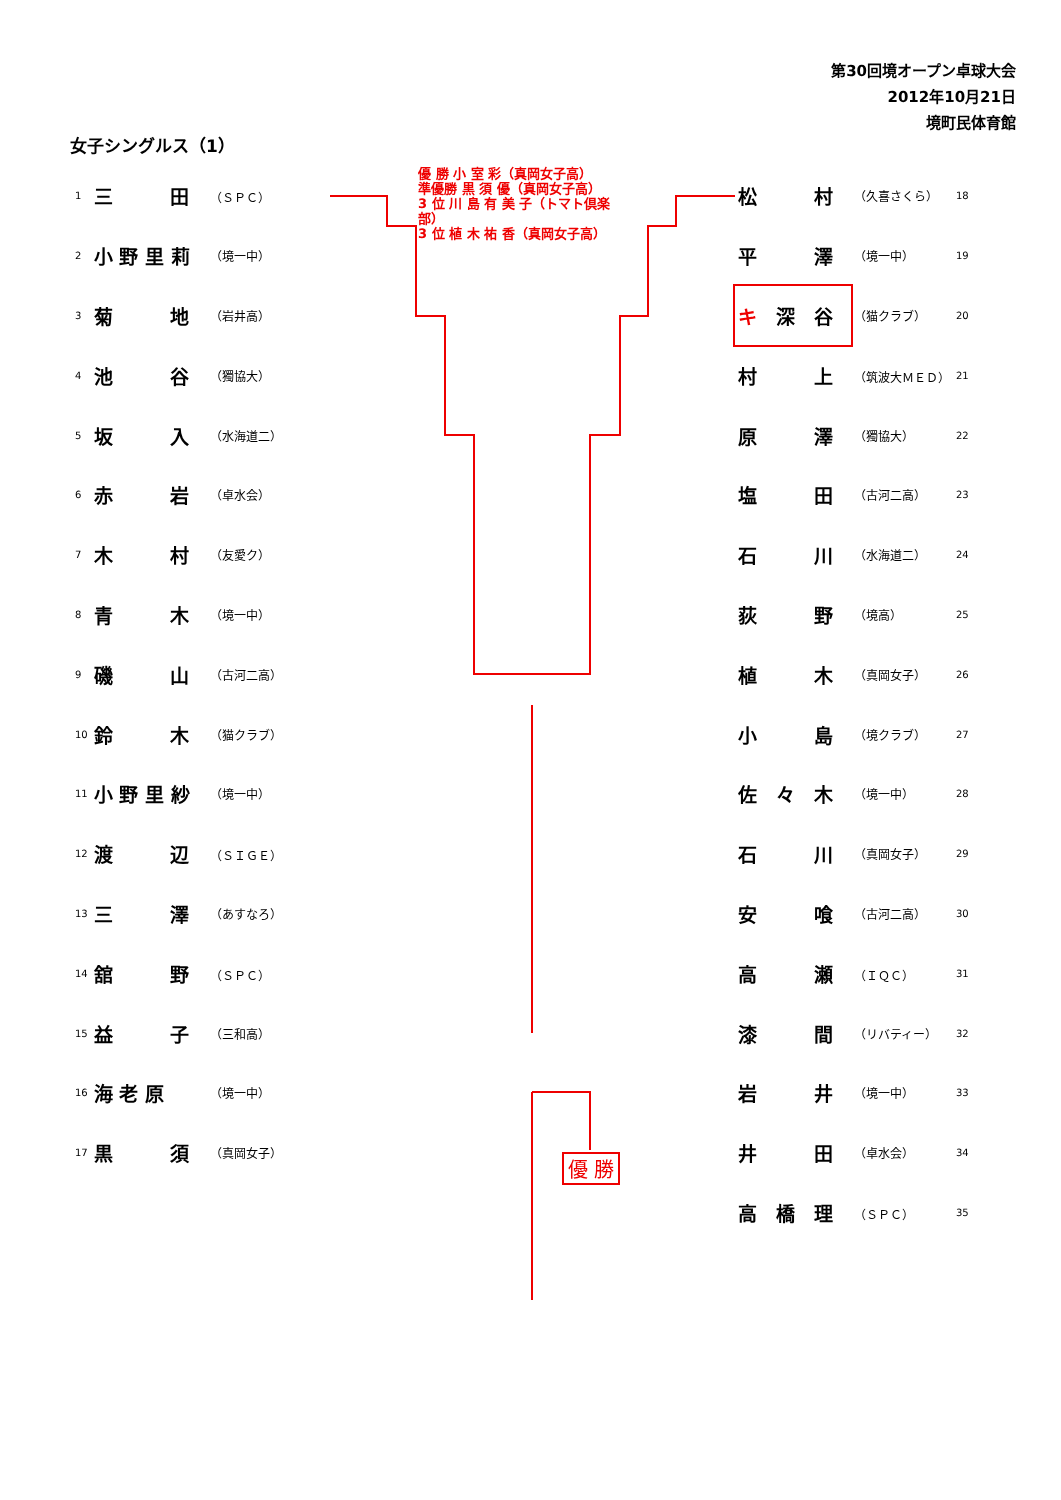第30回境オープン卓球大会
2012年10月21日
境町民体育館
女子シングルス（1）
優 勝 小 室 彩（真岡女子高）
準優勝 黒 須 優（真岡女子高）
3 位 川 島 有 美 子（トマト倶楽部）
3 位 植 木 祐 香（真岡女子高）
| 1 | 三 田 | （ＳＰＣ） |
| 2 | 小 野 里 莉 | （境一中） |
| 3 | 菊 地 | （岩井高） |
| 4 | 池 谷 | （獨協大） |
| 5 | 坂 入 | （水海道二） |
| 6 | 赤 岩 | （卓水会） |
| 7 | 木 村 | （友愛ク） |
| 8 | 青 木 | （境一中） |
| 9 | 磯 山 | （古河二高） |
| 10 | 鈴 木 | （猫クラブ） |
| 11 | 小 野 里 紗 | （境一中） |
| 12 | 渡 辺 | （ＳＩＧＥ） |
| 13 | 三 澤 | （あすなろ） |
| 14 | 舘 野 | （ＳＰＣ） |
| 15 | 益 子 | （三和高） |
| 16 | 海 老 原 | （境一中） |
| 17 | 黒 須 | （真岡女子） |
| 松 村 | （久喜さくら） | 18 |
| 平 澤 | （境一中） | 19 |
| キ 深 谷 | （猫クラブ） | 20 |
| 村 上 | （筑波大ＭＥＤ） | 21 |
| 原 澤 | （獨協大） | 22 |
| 塩 田 | （古河二高） | 23 |
| 石 川 | （水海道二） | 24 |
| 荻 野 | （境高） | 25 |
| 植 木 | （真岡女子） | 26 |
| 小 島 | （境クラブ） | 27 |
| 佐 々 木 | （境一中） | 28 |
| 石 川 | （真岡女子） | 29 |
| 安 喰 | （古河二高） | 30 |
| 高 瀬 | （ＩＱＣ） | 31 |
| 漆 間 | （リバティー） | 32 |
| 岩 井 | （境一中） | 33 |
| 井 田 | （卓水会） | 34 |
| 高 橋 理 | （ＳＰＣ） | 35 |
優 勝